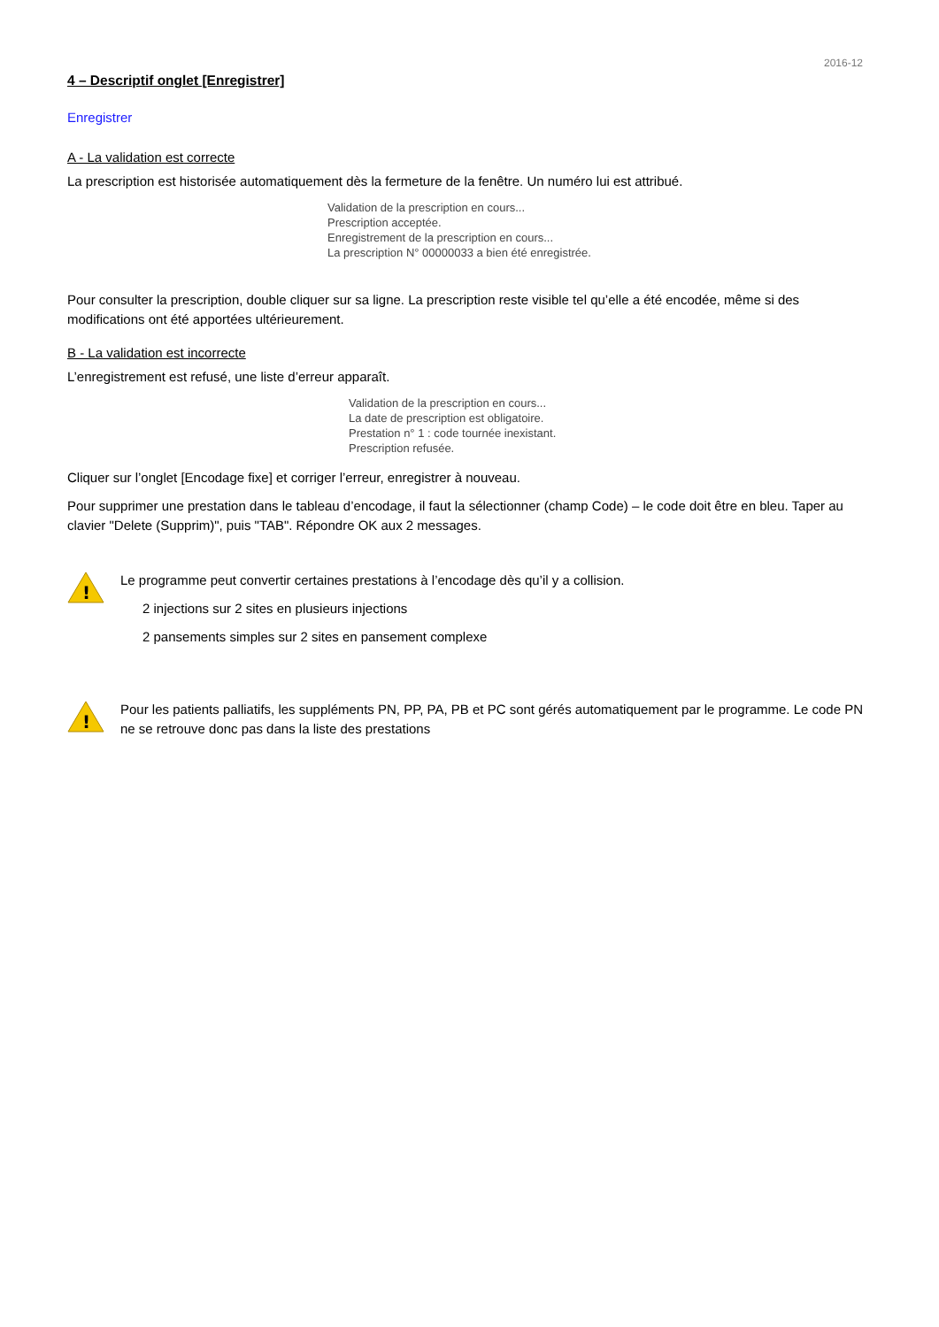2016-12
4 – Descriptif onglet [Enregistrer]
Enregistrer
A - La validation est correcte
La prescription est historisée automatiquement dès la fermeture de la fenêtre. Un numéro lui est attribué.
Validation de la prescription en cours...
Prescription acceptée.
Enregistrement de la prescription en cours...
La prescription N° 00000033 a bien été enregistrée.
Pour consulter la prescription, double cliquer sur sa ligne. La prescription reste visible tel qu’elle a été encodée, même si des modifications ont été apportées ultérieurement.
B - La validation est incorrecte
L’enregistrement est refusé, une liste d’erreur apparaît.
Validation de la prescription en cours...
La date de prescription est obligatoire.
Prestation n° 1 : code tournée inexistant.
Prescription refusée.
Cliquer sur l’onglet [Encodage fixe] et corriger l’erreur, enregistrer à nouveau.
Pour supprimer une prestation dans le tableau d’encodage, il faut la sélectionner (champ Code) – le code doit être en bleu. Taper au clavier "Delete (Supprim)", puis "TAB". Répondre OK aux 2 messages.
!
Le programme peut convertir certaines prestations à l’encodage dès qu’il y a collision.
2 injections sur 2 sites en plusieurs injections
2 pansements simples sur 2 sites en pansement complexe
!
Pour les patients palliatifs, les suppléments PN, PP, PA, PB et PC sont gérés automatiquement par le programme. Le code PN ne se retrouve donc pas dans la liste des prestations